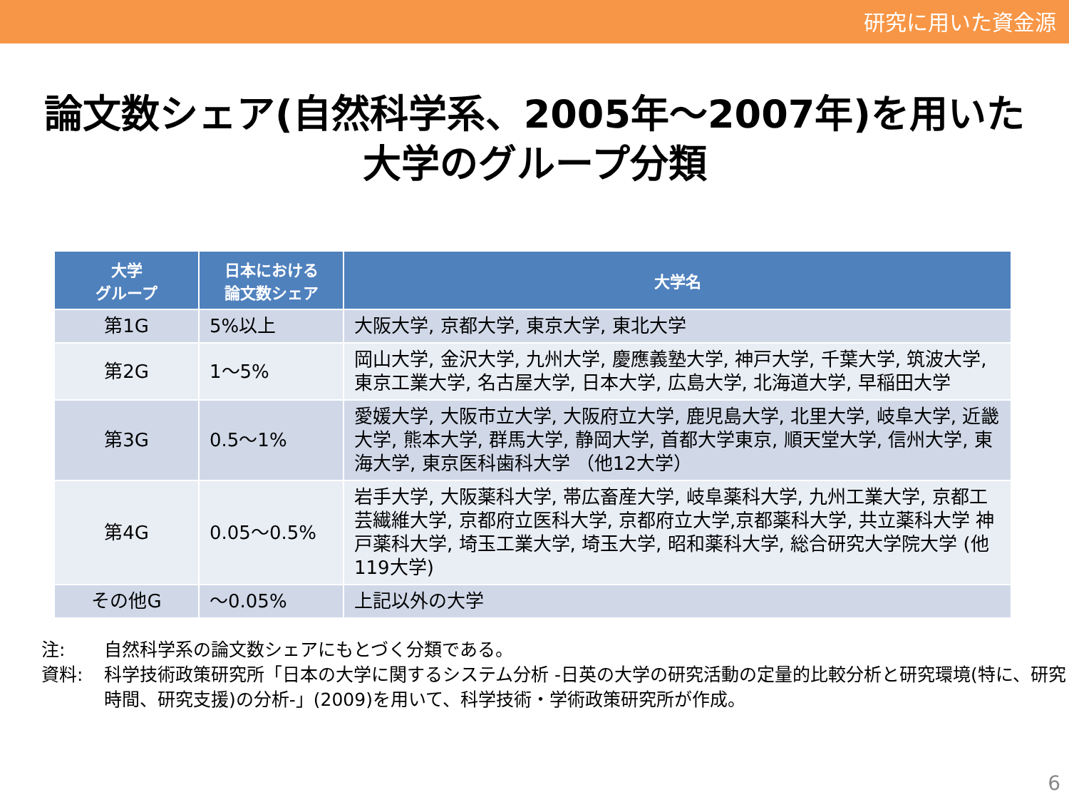研究に用いた資金源
論文数シェア(自然科学系、2005年～2007年)を用いた
大学のグループ分類
| 大学 グループ | 日本における 論文数シェア | 大学名 |
| --- | --- | --- |
| 第1G | 5%以上 | 大阪大学, 京都大学, 東京大学, 東北大学 |
| 第2G | 1～5% | 岡山大学, 金沢大学, 九州大学, 慶應義塾大学, 神戸大学, 千葉大学, 筑波大学, 東京工業大学, 名古屋大学, 日本大学, 広島大学, 北海道大学, 早稲田大学 |
| 第3G | 0.5～1% | 愛媛大学, 大阪市立大学, 大阪府立大学, 鹿児島大学, 北里大学, 岐阜大学, 近畿大学, 熊本大学, 群馬大学, 静岡大学, 首都大学東京, 順天堂大学, 信州大学, 東海大学, 東京医科歯科大学 （他12大学） |
| 第4G | 0.05～0.5% | 岩手大学, 大阪薬科大学, 帯広畜産大学, 岐阜薬科大学, 九州工業大学, 京都工芸繊維大学, 京都府立医科大学, 京都府立大学,京都薬科大学, 共立薬科大学 神戸薬科大学, 埼玉工業大学, 埼玉大学, 昭和薬科大学, 総合研究大学院大学 (他119大学) |
| その他G | ～0.05% | 上記以外の大学 |
注: 自然科学系の論文数シェアにもとづく分類である。
資料: 科学技術政策研究所「日本の大学に関するシステム分析 -日英の大学の研究活動の定量的比較分析と研究環境(特に、研究時間、研究支援)の分析-」(2009)を用いて、科学技術・学術政策研究所が作成。
6